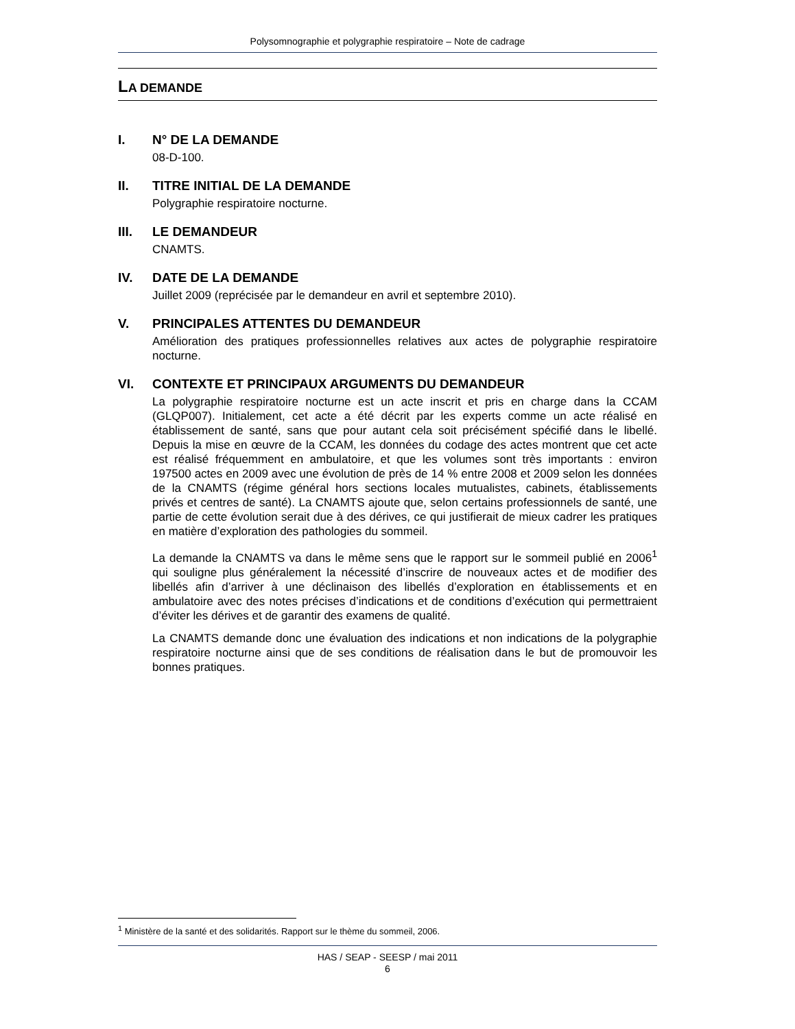Polysomnographie et polygraphie respiratoire – Note de cadrage
LA DEMANDE
I. N° DE LA DEMANDE
08-D-100.
II. TITRE INITIAL DE LA DEMANDE
Polygraphie respiratoire nocturne.
III. LE DEMANDEUR
CNAMTS.
IV. DATE DE LA DEMANDE
Juillet 2009 (reprécisée par le demandeur en avril et septembre 2010).
V. PRINCIPALES ATTENTES DU DEMANDEUR
Amélioration des pratiques professionnelles relatives aux actes de polygraphie respiratoire nocturne.
VI. CONTEXTE ET PRINCIPAUX ARGUMENTS DU DEMANDEUR
La polygraphie respiratoire nocturne est un acte inscrit et pris en charge dans la CCAM (GLQP007). Initialement, cet acte a été décrit par les experts comme un acte réalisé en établissement de santé, sans que pour autant cela soit précisément spécifié dans le libellé. Depuis la mise en œuvre de la CCAM, les données du codage des actes montrent que cet acte est réalisé fréquemment en ambulatoire, et que les volumes sont très importants : environ 197500 actes en 2009 avec une évolution de près de 14 % entre 2008 et 2009 selon les données de la CNAMTS (régime général hors sections locales mutualistes, cabinets, établissements privés et centres de santé). La CNAMTS ajoute que, selon certains professionnels de santé, une partie de cette évolution serait due à des dérives, ce qui justifierait de mieux cadrer les pratiques en matière d’exploration des pathologies du sommeil.
La demande la CNAMTS va dans le même sens que le rapport sur le sommeil publié en 2006<sup>1</sup> qui souligne plus généralement la nécessité d’inscrire de nouveaux actes et de modifier des libellés afin d’arriver à une déclinaison des libellés d’exploration en établissements et en ambulatoire avec des notes précises d’indications et de conditions d’exécution qui permettraient d’éviter les dérives et de garantir des examens de qualité.
La CNAMTS demande donc une évaluation des indications et non indications de la polygraphie respiratoire nocturne ainsi que de ses conditions de réalisation dans le but de promouvoir les bonnes pratiques.
<sup>1</sup> Ministère de la santé et des solidarités. Rapport sur le thème du sommeil, 2006.
HAS / SEAP - SEESP / mai 2011
6